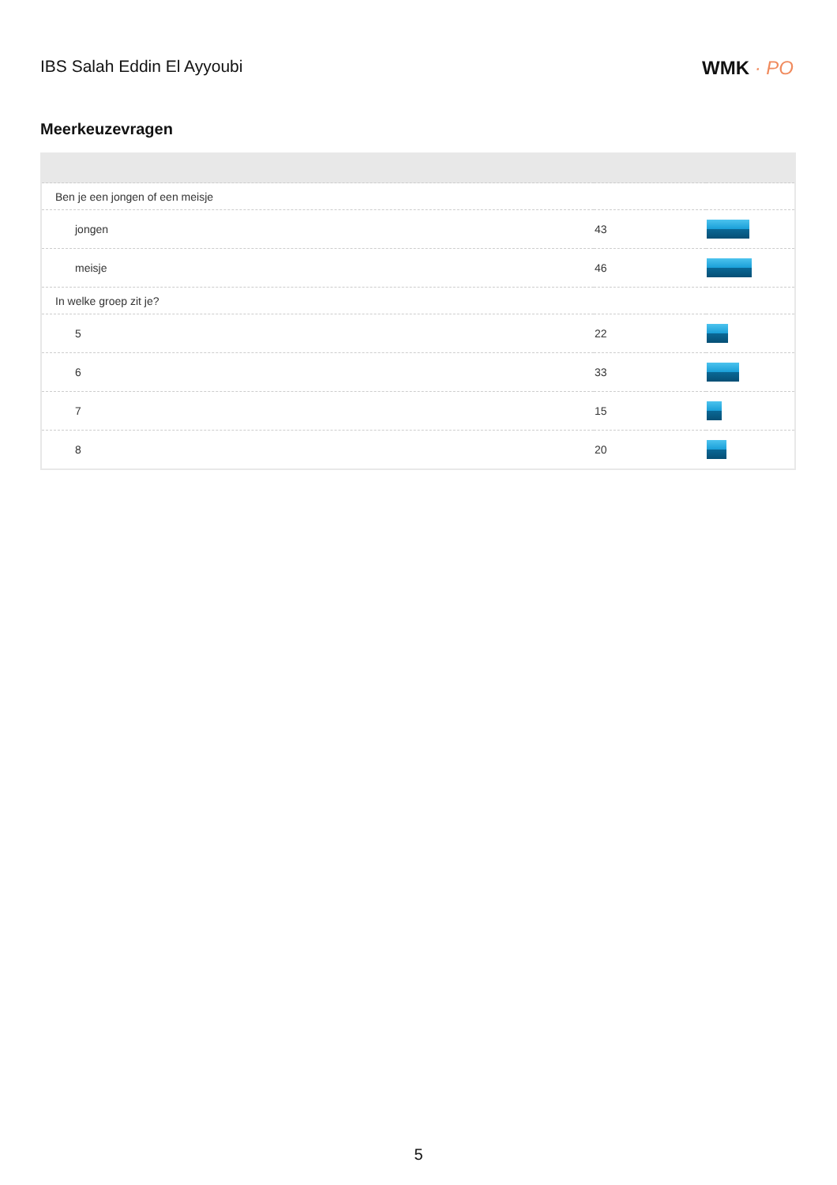IBS Salah Eddin El Ayyoubi WMK · PO
Meerkeuzevragen
| Ben je een jongen of een meisje | | |
| jongen | 43 | |
| meisje | 46 | |
| In welke groep zit je? | | |
| 5 | 22 | |
| 6 | 33 | |
| 7 | 15 | |
| 8 | 20 | |
5